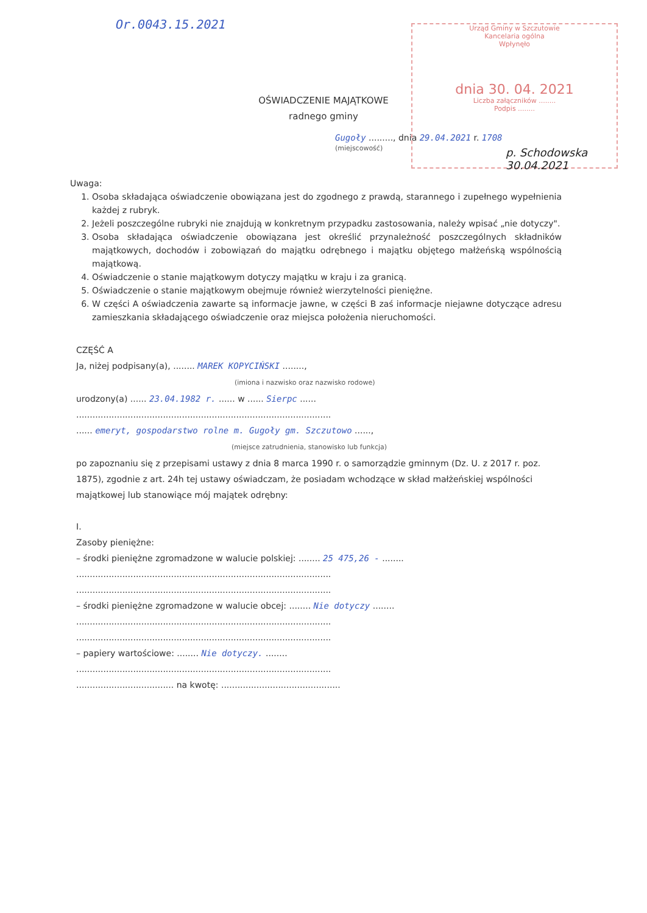Or.0043.15.2021
Urząd Gminy w Szczutowie
Kancelaria ogólna
Wpłynęło
dnia 30. 04. 2021
Liczba załączników ........
Podpis ........
p. Schodowska
30.04.2021
OŚWIADCZENIE MAJĄTKOWE
radnego gminy
Gugoły ........., dnia 29.04.2021 r. 1708
(miejscowość)
Uwaga:
1. Osoba składająca oświadczenie obowiązana jest do zgodnego z prawdą, starannego i zupełnego wypełnienia każdej z rubryk.
2. Jeżeli poszczególne rubryki nie znajdują w konkretnym przypadku zastosowania, należy wpisać „nie dotyczy".
3. Osoba składająca oświadczenie obowiązana jest określić przynależność poszczególnych składników majątkowych, dochodów i zobowiązań do majątku odrębnego i majątku objętego małżeńską wspólnością majątkową.
4. Oświadczenie o stanie majątkowym dotyczy majątku w kraju i za granicą.
5. Oświadczenie o stanie majątkowym obejmuje również wierzytelności pieniężne.
6. W części A oświadczenia zawarte są informacje jawne, w części B zaś informacje niejawne dotyczące adresu zamieszkania składającego oświadczenie oraz miejsca położenia nieruchomości.
CZĘŚĆ A
Ja, niżej podpisany(a), ........ MAREK KOPYCIŃSKI ........,
(imiona i nazwisko oraz nazwisko rodowe)
urodzony(a) ...... 23.04.1982 r. ...... w ...... Sierpc ......
..............................................................................................
...... emeryt, gospodarstwo rolne m. Gugoły gm. Szczutowo ......,
(miejsce zatrudnienia, stanowisko lub funkcja)
po zapoznaniu się z przepisami ustawy z dnia 8 marca 1990 r. o samorządzie gminnym (Dz. U. z 2017 r. poz. 1875), zgodnie z art. 24h tej ustawy oświadczam, że posiadam wchodzące w skład małżeńskiej wspólności majątkowej lub stanowiące mój majątek odrębny:
I.
Zasoby pieniężne:
– środki pieniężne zgromadzone w walucie polskiej: ........ 25 475,26 - ........
..............................................................................................
..............................................................................................
– środki pieniężne zgromadzone w walucie obcej: ........ Nie dotyczy ........
..............................................................................................
..............................................................................................
– papiery wartościowe: ........ Nie dotyczy. ........
..............................................................................................
.................................... na kwotę: ............................................